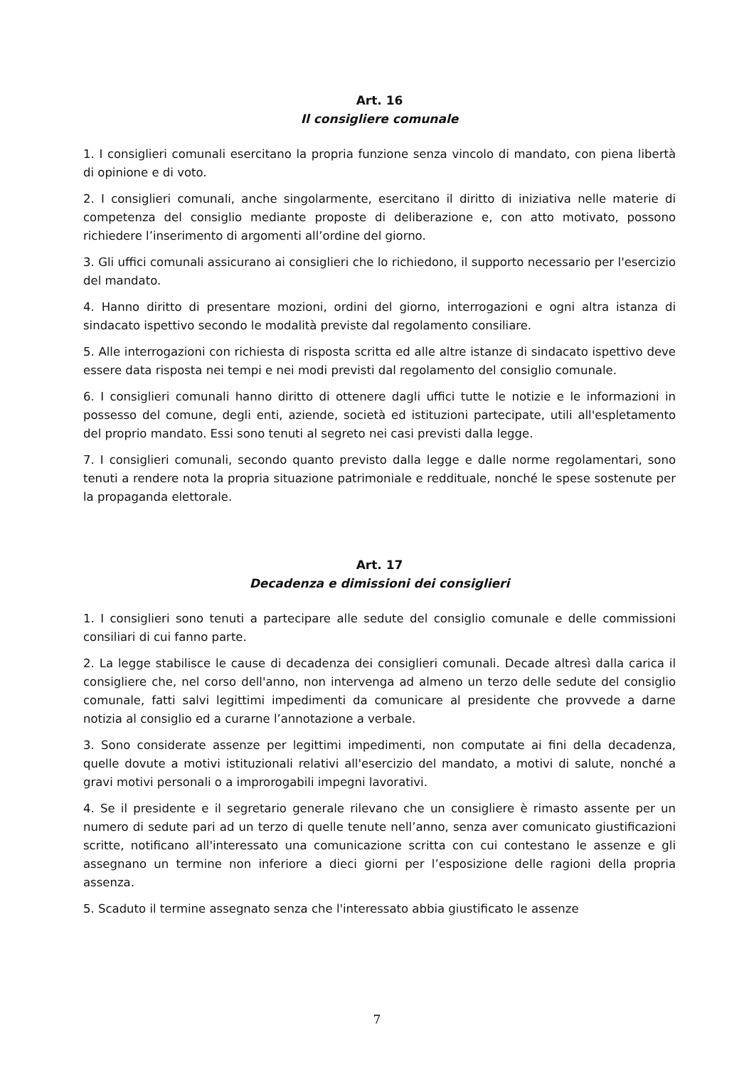Art. 16
Il consigliere comunale
1. I consiglieri comunali esercitano la propria funzione senza vincolo di mandato, con piena libertà di opinione e di voto.
2. I consiglieri comunali, anche singolarmente, esercitano il diritto di iniziativa nelle materie di competenza del consiglio mediante proposte di deliberazione e, con atto motivato, possono richiedere l’inserimento di argomenti all’ordine del giorno.
3. Gli uffici comunali assicurano ai consiglieri che lo richiedono, il supporto necessario per l'esercizio del mandato.
4. Hanno diritto di presentare mozioni, ordini del giorno, interrogazioni e ogni altra istanza di sindacato ispettivo secondo le modalità previste dal regolamento consiliare.
5. Alle interrogazioni con richiesta di risposta scritta ed alle altre istanze di sindacato ispettivo deve essere data risposta nei tempi e nei modi previsti dal regolamento del consiglio comunale.
6. I consiglieri comunali hanno diritto di ottenere dagli uffici tutte le notizie e le informazioni in possesso del comune, degli enti, aziende, società ed istituzioni partecipate, utili all'espletamento del proprio mandato. Essi sono tenuti al segreto nei casi previsti dalla legge.
7. I consiglieri comunali, secondo quanto previsto dalla legge e dalle norme regolamentari, sono tenuti a rendere nota la propria situazione patrimoniale e reddituale, nonché le spese sostenute per la propaganda elettorale.
Art. 17
Decadenza e dimissioni dei consiglieri
1. I consiglieri sono tenuti a partecipare alle sedute del consiglio comunale e delle commissioni consiliari di cui fanno parte.
2. La legge stabilisce le cause di decadenza dei consiglieri comunali. Decade altresì dalla carica il consigliere che, nel corso dell'anno, non intervenga ad almeno un terzo delle sedute del consiglio comunale, fatti salvi legittimi impedimenti da comunicare al presidente che provvede a darne notizia al consiglio ed a curarne l’annotazione a verbale.
3. Sono considerate assenze per legittimi impedimenti, non computate ai fini della decadenza, quelle dovute a motivi istituzionali relativi all'esercizio del mandato, a motivi di salute, nonché a gravi motivi personali o a improrogabili impegni lavorativi.
4. Se il presidente e il segretario generale rilevano che un consigliere è rimasto assente per un numero di sedute pari ad un terzo di quelle tenute nell’anno, senza aver comunicato giustificazioni scritte, notificano all'interessato una comunicazione scritta con cui contestano le assenze e gli assegnano un termine non inferiore a dieci giorni per l’esposizione delle ragioni della propria assenza.
5. Scaduto il termine assegnato senza che l'interessato abbia giustificato le assenze
7